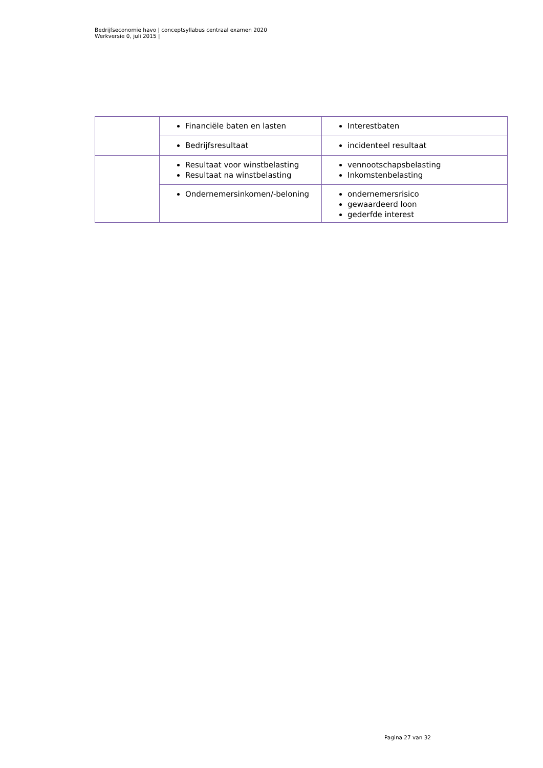Bedrijfseconomie havo | conceptsyllabus centraal examen 2020
Werkversie 0, juli 2015 |
| | Financiële baten en lasten | Interestbaten |
| | Bedrijfsresultaat | incidenteel resultaat |
| | Resultaat voor winstbelasting Resultaat na winstbelasting | vennootschapsbelasting Inkomstenbelasting |
| | Ondernemersinkomen/-beloning | ondernemersrisico gewaardeerd loon gederfde interest |
Pagina 27 van 32